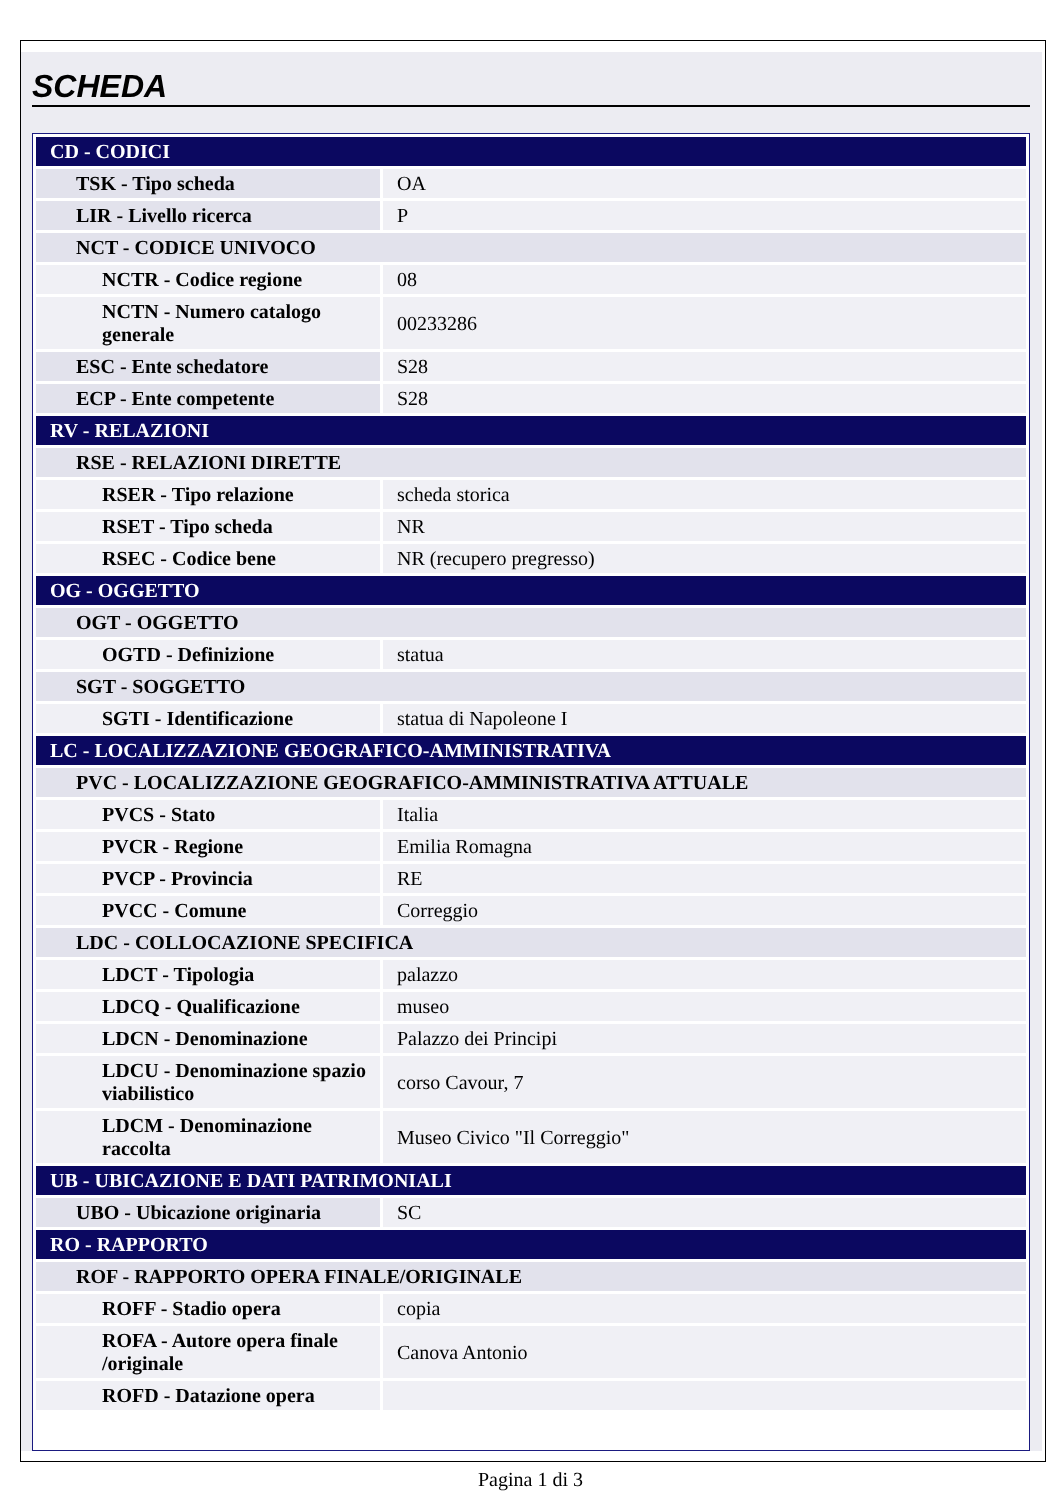SCHEDA
| CD - CODICI | |
| TSK - Tipo scheda | OA |
| LIR - Livello ricerca | P |
| NCT - CODICE UNIVOCO | |
| NCTR - Codice regione | 08 |
| NCTN - Numero catalogo generale | 00233286 |
| ESC - Ente schedatore | S28 |
| ECP - Ente competente | S28 |
| RV - RELAZIONI | |
| RSE - RELAZIONI DIRETTE | |
| RSER - Tipo relazione | scheda storica |
| RSET - Tipo scheda | NR |
| RSEC - Codice bene | NR (recupero pregresso) |
| OG - OGGETTO | |
| OGT - OGGETTO | |
| OGTD - Definizione | statua |
| SGT - SOGGETTO | |
| SGTI - Identificazione | statua di Napoleone I |
| LC - LOCALIZZAZIONE GEOGRAFICO-AMMINISTRATIVA | |
| PVC - LOCALIZZAZIONE GEOGRAFICO-AMMINISTRATIVA ATTUALE | |
| PVCS - Stato | Italia |
| PVCR - Regione | Emilia Romagna |
| PVCP - Provincia | RE |
| PVCC - Comune | Correggio |
| LDC - COLLOCAZIONE SPECIFICA | |
| LDCT - Tipologia | palazzo |
| LDCQ - Qualificazione | museo |
| LDCN - Denominazione | Palazzo dei Principi |
| LDCU - Denominazione spazio viabilistico | corso Cavour, 7 |
| LDCM - Denominazione raccolta | Museo Civico "Il Correggio" |
| UB - UBICAZIONE E DATI PATRIMONIALI | |
| UBO - Ubicazione originaria | SC |
| RO - RAPPORTO | |
| ROF - RAPPORTO OPERA FINALE/ORIGINALE | |
| ROFF - Stadio opera | copia |
| ROFA - Autore opera finale /originale | Canova Antonio |
| ROFD - Datazione opera | |
Pagina 1 di 3